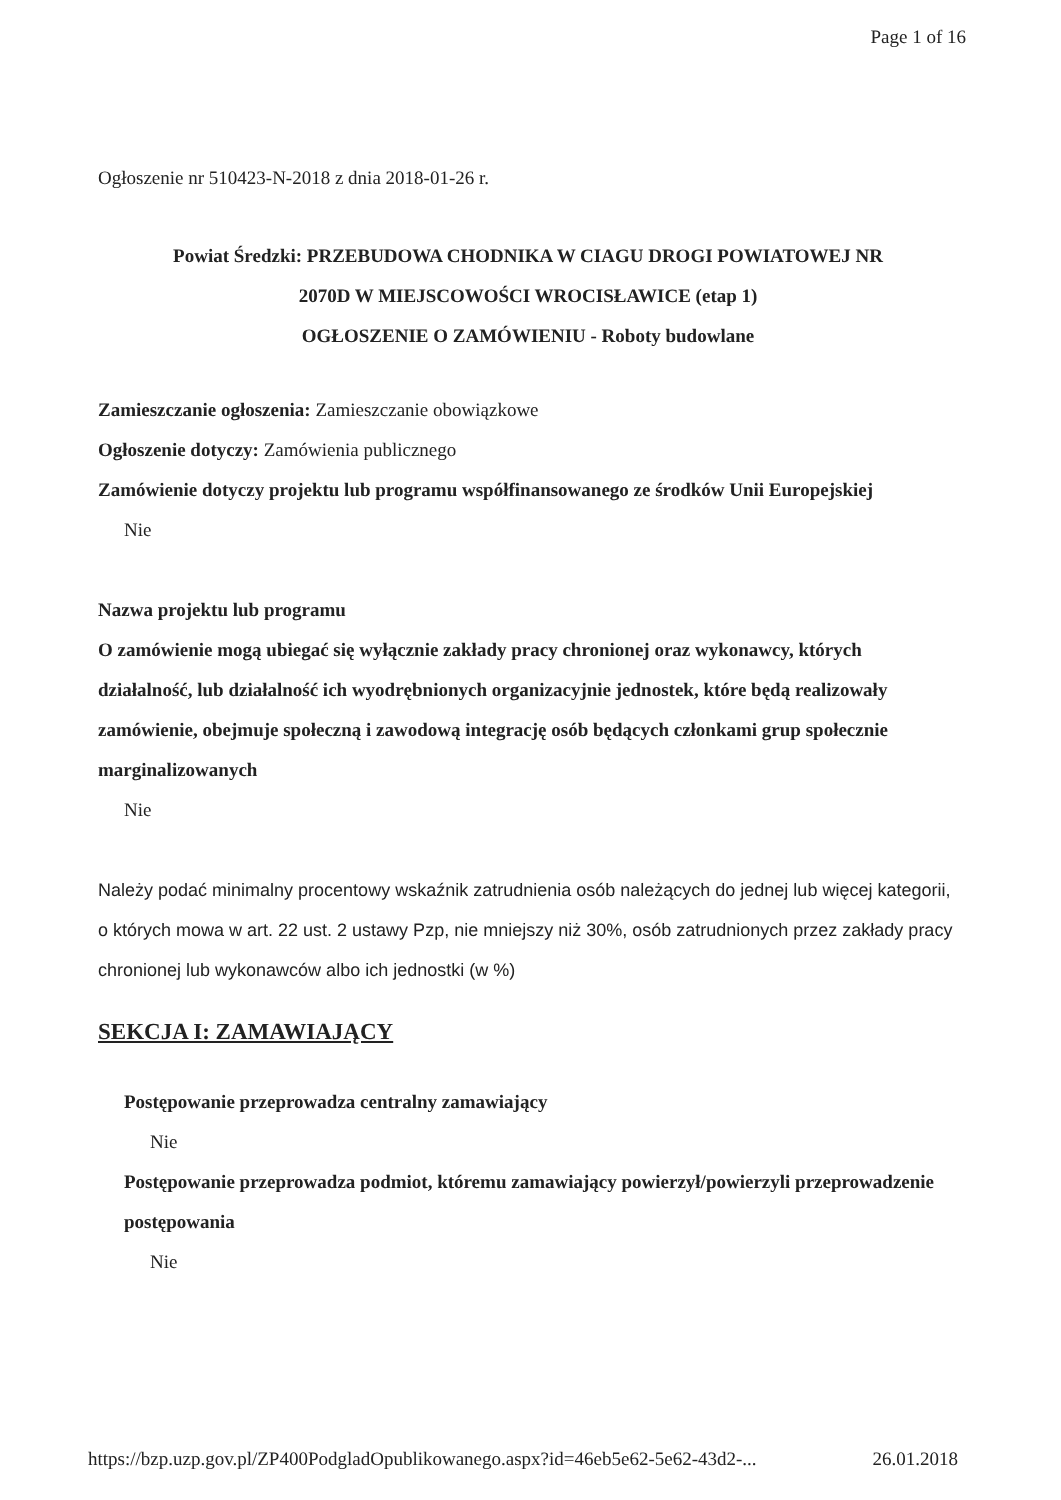Page 1 of 16
Ogłoszenie nr 510423-N-2018 z dnia 2018-01-26 r.
Powiat Średzki: PRZEBUDOWA CHODNIKA W CIAGU DROGI POWIATOWEJ NR
2070D W MIEJSCOWOŚCI WROCISŁAWICE (etap 1)
OGŁOSZENIE O ZAMÓWIENIU - Roboty budowlane
Zamieszczanie ogłoszenia: Zamieszczanie obowiązkowe
Ogłoszenie dotyczy: Zamówienia publicznego
Zamówienie dotyczy projektu lub programu współfinansowanego ze środków Unii Europejskiej
Nie
Nazwa projektu lub programu
O zamówienie mogą ubiegać się wyłącznie zakłady pracy chronionej oraz wykonawcy, których działalność, lub działalność ich wyodrębnionych organizacyjnie jednostek, które będą realizowały zamówienie, obejmuje społeczną i zawodową integrację osób będących członkami grup społecznie marginalizowanych
Nie
Należy podać minimalny procentowy wskaźnik zatrudnienia osób należących do jednej lub więcej kategorii, o których mowa w art. 22 ust. 2 ustawy Pzp, nie mniejszy niż 30%, osób zatrudnionych przez zakłady pracy chronionej lub wykonawców albo ich jednostki (w %)
SEKCJA I: ZAMAWIAJĄCY
Postępowanie przeprowadza centralny zamawiający
Nie
Postępowanie przeprowadza podmiot, któremu zamawiający powierzył/powierzyli przeprowadzenie postępowania
Nie
https://bzp.uzp.gov.pl/ZP400PodgladOpublikowanego.aspx?id=46eb5e62-5e62-43d2-... 26.01.2018